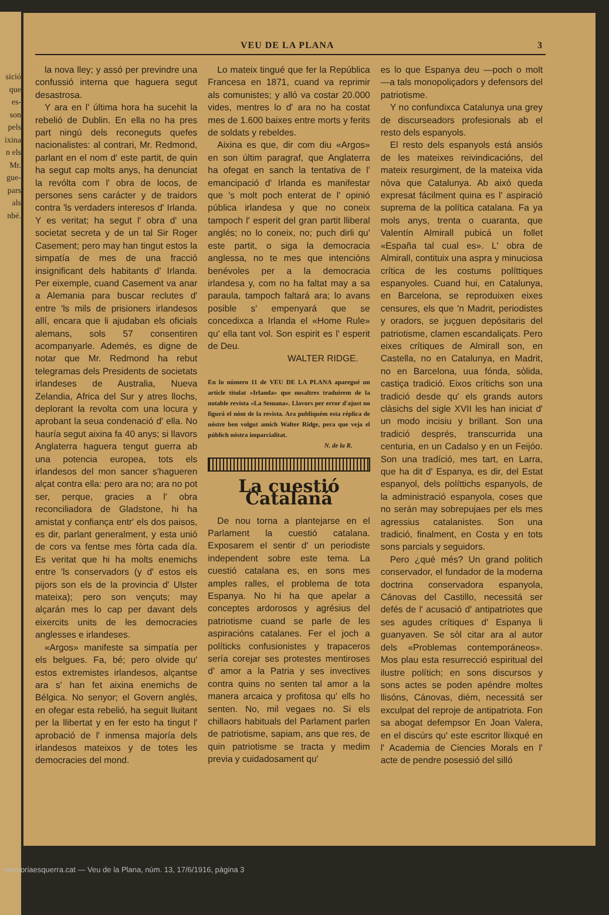sició
que
es-
son
pels
ixina
n els
Mr.
gue-
pars
als
nbé.
VEU DE LA PLANA 3
la nova lley; y assó per previndre una confussió interna que haguera segut desastrosa.
Y ara en l' última hora ha sucehit la rebelió de Dublin. En ella no ha pres part ningú dels reconeguts quefes nacionalistes: al contrari, Mr. Redmond, parlant en el nom d' este partit, de quin ha segut cap molts anys, ha denunciat la revólta com l' obra de locos, de persones sens carácter y de traidors contra 'ls verdaders interesos d' Irlanda. Y es veritat; ha segut l' obra d' una societat secreta y de un tal Sir Roger Casement; pero may han tingut estos la simpatía de mes de una fracció insignificant dels habitants d' Irlanda. Per eixemple, cuand Casement va anar a Alemania para buscar reclutes d' entre 'ls mils de prisioners irlandesos allí, encara que li ajudaban els oficials alemans, sols 57 consentiren acompanyarle. Ademés, es digne de notar que Mr. Redmond ha rebut telegramas dels Presidents de societats irlandeses de Australia, Nueva Zelandia, Africa del Sur y atres llochs, deplorant la revolta com una locura y aprobant la seua condenació d' ella. No hauría segut aixina fa 40 anys; si llavors Anglaterra haguera tengut guerra ab una potencia europea, tots els irlandesos del mon sancer s'hagueren alçat contra ella: pero ara no; ara no pot ser, perque, gracies a l' obra reconciliadora de Gladstone, hi ha amistat y confiança entr' els dos paisos, es dir, parlant generalment, y esta unió de cors va fentse mes fòrta cada día. Es veritat que hi ha molts enemichs entre 'ls conservadors (y d' estos els pijors son els de la provincia d' Ulster mateixa); pero son vençuts; may alçarán mes lo cap per davant dels eixercits units de les democracies anglesses e irlandeses.
«Argos» manifeste sa simpatía per els belgues. Fa, bé; pero olvide qu' estos extremistes irlandesos, alçantse ara s' han fet aixina enemichs de Bélgica. No senyor; el Govern anglés, en ofegar esta rebelió, ha seguit lluitant per la llibertat y en fer esto ha tingut l' aprobació de l' inmensa majoría dels irlandesos mateixos y de totes les democracies del mond.
Lo mateix tingué que fer la República Francesa en 1871, cuand va reprimir als comunistes; y alló va costar 20.000 vides, mentres lo d' ara no ha costat mes de 1.600 baixes entre morts y ferits de soldats y rebeldes.
Aixina es que, dir com diu «Argos» en son últim paragraf, que Anglaterra ha ofegat en sanch la tentativa de l' emancipació d' Irlanda es manifestar que 's molt poch enterat de l' opinió pública irlandesa y que no coneix tampoch l' esperit del gran partit lliberal anglés; no lo coneix, no; puch dirli qu' este partit, o siga la democracia anglessa, no te mes que intencións benévoles per a la democracia irlandesa y, com no ha faltat may a sa paraula, tampoch faltará ara; lo avans posible s' empenyará que se concedixca a Irlanda el «Home Rule» qu' ella tant vol. Son espirit es l' esperit de Deu.
WALTER RIDGE.
En lo número 11 de VEU DE LA PLANA aparegué un article titulat «Irlanda» que nosaltres traduirem de la notable revista «La Semana». Llavors per error d'ajust no figurá el nóm de la revista. Ara publiquém esta réplica de nóstre ben volgut amich Walter Ridge, pera que veja el públich nóstra imparcialitat.
N. de la R.
La cuestió Catalaná
De nou torna a plantejarse en el Parlament la cuestió catalana. Exposarem el sentir d' un periodiste independent sobre este tema. La cuestió catalana es, en sons mes amples ralles, el problema de tota Espanya. No hi ha que apelar a conceptes ardorosos y agrésius del patriotisme cuand se parle de les aspiracións catalanes. Fer el joch a políticks confusionistes y trapaceros sería corejar ses protestes mentiroses d' amor a la Patria y ses invectives contra quins no senten tal amor a la manera arcaica y profitosa qu' ells ho senten. No, mil vegaes no. Si els chillaors habituals del Parlament parlen de patriotisme, sapiam, ans que res, de quin patriotisme se tracta y medim previa y cuidadosament qu'
es lo que Espanya deu —poch o molt —a tals monopoliçadors y defensors del patriotisme.
Y no confundixca Catalunya una grey de discurseadors profesionals ab el resto dels espanyols.
El resto dels espanyols está ansiós de les mateixes reivindicacións, del mateix resurgiment, de la mateixa vida nòva que Catalunya. Ab aixó queda expresat fácilment quina es l' aspiració suprema de la política catalana. Fa ya mols anys, trenta o cuaranta, que Valentín Almirall pubicá un follet «España tal cual es». L' obra de Almirall, contituix una aspra y minuciosa crítica de les costums políttiques espanyoles. Cuand hui, en Catalunya, en Barcelona, se reproduixen eixes censures, els que 'n Madrit, periodistes y oradors, se juçguen depósitaris del patriotisme, clamen escandaliçats. Pero eixes crítiques de Almirall son, en Castella, no en Catalunya, en Madrit, no en Barcelona, uua fónda, sòlida, castiça tradició. Eixos crítichs son una tradició desde qu' els grands autors clàsichs del sigle XVII les han iniciat d' un modo incisiu y brillant. Son una tradició després, transcurrida una centuria, en un Cadalso y en un Feijóo. Son una tradíció, mes tart, en Larra, que ha dit d' Espanya, es dir, del Estat espanyol, dels políttichs espanyols, de la administració espanyola, coses que no serán may sobrepujaes per els mes agressius catalanistes. Son una tradició, finalment, en Costa y en tots sons parcials y seguidors.
Pero ¿qué més? Un grand politich conservador, el fundador de la moderna doctrina conservadora espanyola, Cánovas del Castillo, necessitá ser defés de l' acusació d' antipatriotes que ses agudes crítiques d' Espanya li guanyaven. Se sòl citar ara al autor dels «Problemas contemporáneos». Mos plau esta resurrecció espiritual del ilustre polítich; en sons discursos y sons actes se poden apéndre moltes llisóns, Cánovas, diém, necessitá ser exculpat del reproje de antipatriota. Fon sa abogat defempsor En Joan Valera, en el discúrs qu' este escritor llixqué en l' Academia de Ciencies Morals en l' acte de pendre posessió del silló
memoriaesquerra.cat — Veu de la Plana, núm. 13, 17/6/1916, pàgina 3